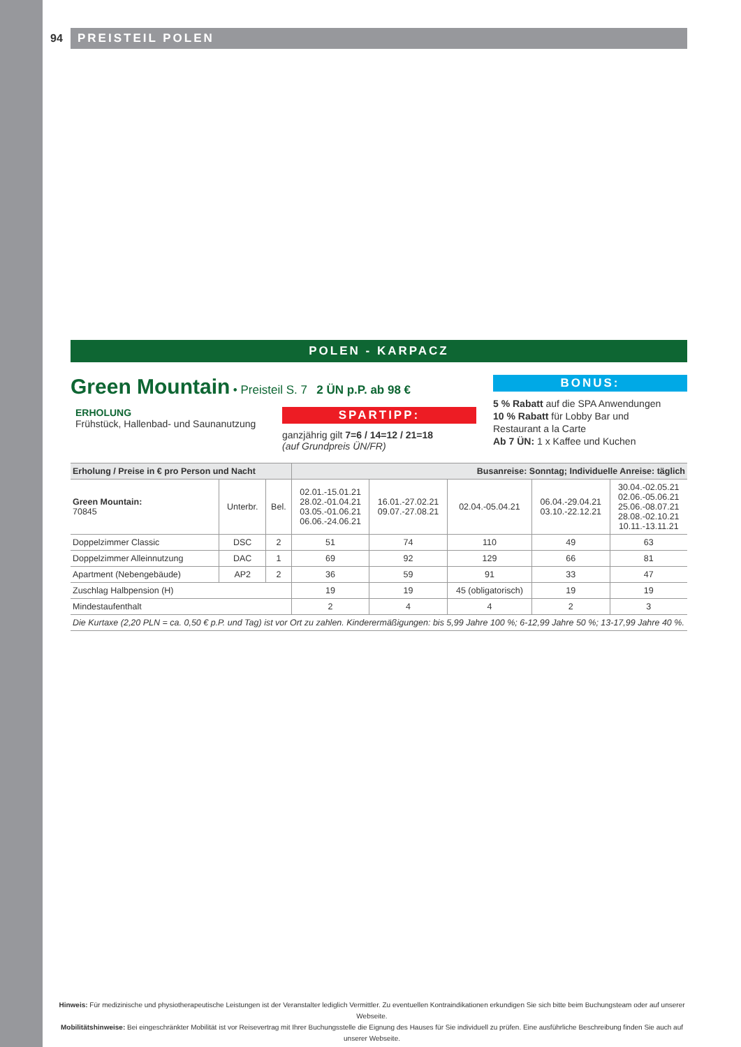94 PREISTEIL POLEN
POLEN - KARPACZ
Green Mountain
• Preisteil S. 7 2 ÜN p.P. ab 98 €
ERHOLUNG
Frühstück, Hallenbad- und Saunanutzung
SPARTIPP:
ganzjährig gilt 7=6 / 14=12 / 21=18
(auf Grundpreis ÜN/FR)
BONUS:
5 % Rabatt auf die SPA Anwendungen
10 % Rabatt für Lobby Bar und
Restaurant a la Carte
Ab 7 ÜN: 1 x Kaffee und Kuchen
| Erholung / Preise in € pro Person und Nacht | | | Busanreise: Sonntag; Individuelle Anreise: täglich | | | | |
| --- | --- | --- | --- | --- | --- | --- | --- |
| Green Mountain: 70845 | Unterbr. | Bel. | 02.01.-15.01.21 28.02.-01.04.21 03.05.-01.06.21 06.06.-24.06.21 | 16.01.-27.02.21 09.07.-27.08.21 | 02.04.-05.04.21 | 06.04.-29.04.21 03.10.-22.12.21 | 30.04.-02.05.21 02.06.-05.06.21 25.06.-08.07.21 28.08.-02.10.21 10.11.-13.11.21 |
| Doppelzimmer Classic | DSC | 2 | 51 | 74 | 110 | 49 | 63 |
| Doppelzimmer Alleinnutzung | DAC | 1 | 69 | 92 | 129 | 66 | 81 |
| Apartment (Nebengebäude) | AP2 | 2 | 36 | 59 | 91 | 33 | 47 |
| Zuschlag Halbpension (H) | | | 19 | 19 | 45 (obligatorisch) | 19 | 19 |
| Mindestaufenthalt | | | 2 | 4 | 4 | 2 | 3 |
| Die Kurtaxe (2,20 PLN = ca. 0,50 € p.P. und Tag) ist vor Ort zu zahlen. Kinderermäßigungen: bis 5,99 Jahre 100 %; 6-12,99 Jahre 50 %; 13-17,99 Jahre 40 %. | | | | | | | |
Hinweis: Für medizinische und physiotherapeutische Leistungen ist der Veranstalter lediglich Vermittler. Zu eventuellen Kontraindikationen erkundigen Sie sich bitte beim Buchungsteam oder auf unserer Webseite.
Mobilitätshinweise: Bei eingeschränkter Mobilität ist vor Reisevertrag mit Ihrer Buchungsstelle die Eignung des Hauses für Sie individuell zu prüfen. Eine ausführliche Beschreibung finden Sie auch auf unserer Webseite.